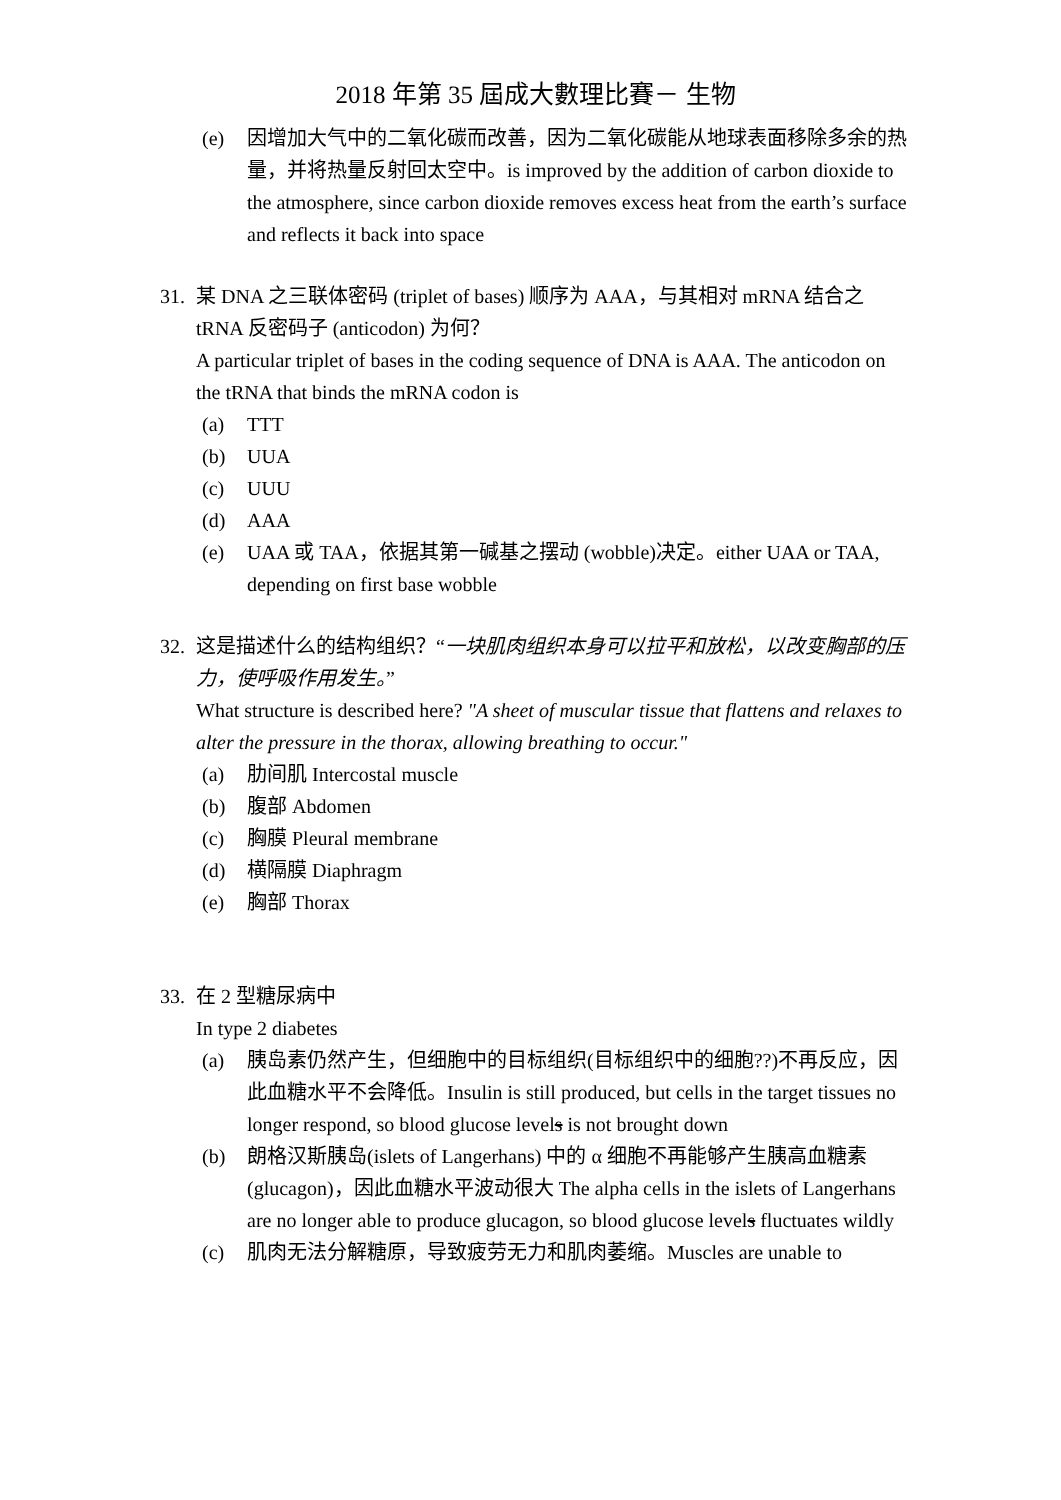2018 年第 35 屆成大數理比賽－ 生物
(e) 因增加大气中的二氧化碳而改善，因为二氧化碳能从地球表面移除多余的热量，并将热量反射回太空中。is improved by the addition of carbon dioxide to the atmosphere, since carbon dioxide removes excess heat from the earth’s surface and reflects it back into space
31. 某 DNA 之三联体密码 (triplet of bases) 顺序为 AAA，与其相对 mRNA 结合之 tRNA 反密码子 (anticodon) 为何？
A particular triplet of bases in the coding sequence of DNA is AAA. The anticodon on the tRNA that binds the mRNA codon is
(a) TTT
(b) UUA
(c) UUU
(d) AAA
(e) UAA 或 TAA，依据其第一碱基之摆动 (wobble)决定。either UAA or TAA, depending on first base wobble
32. 这是描述什么的结构组织？“一块肌肉组织本身可以拉平和放松，以改变胸部的压力，使呼吸作用发生。”
What structure is described here? "A sheet of muscular tissue that flattens and relaxes to alter the pressure in the thorax, allowing breathing to occur."
(a) 肋间肌 Intercostal muscle
(b) 腹部 Abdomen
(c) 胸膜 Pleural membrane
(d) 横隔膜 Diaphragm
(e) 胸部 Thorax
33. 在 2 型糖尿病中
In type 2 diabetes
(a) 胰岛素仍然产生，但细胞中的目标组织(目标组织中的细胞??)不再反应，因此血糖水平不会降低。Insulin is still produced, but cells in the target tissues no longer respond, so blood glucose levels is not brought down
(b) 朗格汉斯胰岛(islets of Langerhans) 中的 α 细胞不再能够产生胰高血糖素(glucagon)，因此血糖水平波动很大 The alpha cells in the islets of Langerhans are no longer able to produce glucagon, so blood glucose levels fluctuates wildly
(c) 肌肉无法分解糖原，导致疲劳无力和肌肉萎缩。Muscles are unable to